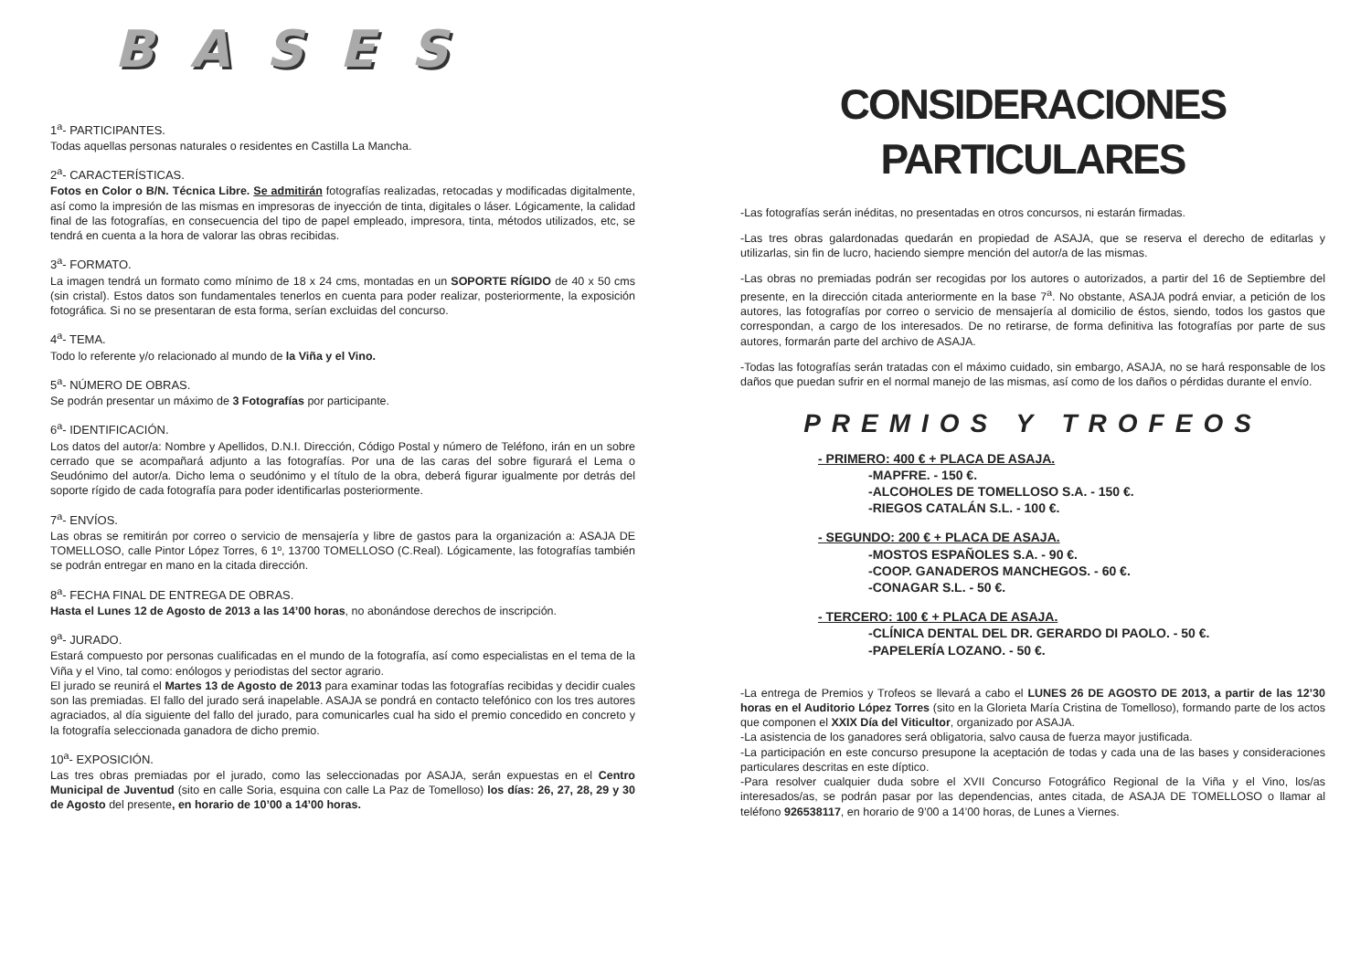BASES
1<sup>a</sup>- PARTICIPANTES.
Todas aquellas personas naturales o residentes en Castilla La Mancha.
2<sup>a</sup>- CARACTERÍSTICAS.
Fotos en Color o B/N. Técnica Libre. Se admitirán fotografías realizadas, retocadas y modificadas digitalmente, así como la impresión de las mismas en impresoras de inyección de tinta, digitales o láser. Lógicamente, la calidad final de las fotografías, en consecuencia del tipo de papel empleado, impresora, tinta, métodos utilizados, etc, se tendrá en cuenta a la hora de valorar las obras recibidas.
3<sup>a</sup>- FORMATO.
La imagen tendrá un formato como mínimo de 18 x 24 cms, montadas en un SOPORTE RÍGIDO de 40 x 50 cms (sin cristal). Estos datos son fundamentales tenerlos en cuenta para poder realizar, posteriormente, la exposición fotográfica. Si no se presentaran de esta forma, serían excluidas del concurso.
4<sup>a</sup>- TEMA.
Todo lo referente y/o relacionado al mundo de la Viña y el Vino.
5<sup>a</sup>- NÚMERO DE OBRAS.
Se podrán presentar un máximo de 3 Fotografías por participante.
6<sup>a</sup>- IDENTIFICACIÓN.
Los datos del autor/a: Nombre y Apellidos, D.N.I. Dirección, Código Postal y número de Teléfono, irán en un sobre cerrado que se acompañará adjunto a las fotografías. Por una de las caras del sobre figurará el Lema o Seudónimo del autor/a. Dicho lema o seudónimo y el título de la obra, deberá figurar igualmente por detrás del soporte rígido de cada fotografía para poder identificarlas posteriormente.
7<sup>a</sup>- ENVÍOS.
Las obras se remitirán por correo o servicio de mensajería y libre de gastos para la organización a: ASAJA DE TOMELLOSO, calle Pintor López Torres, 6 1º, 13700 TOMELLOSO (C.Real). Lógicamente, las fotografías también se podrán entregar en mano en la citada dirección.
8<sup>a</sup>- FECHA FINAL DE ENTREGA DE OBRAS.
Hasta el Lunes 12 de Agosto de 2013 a las 14’00 horas, no abonándose derechos de inscripción.
9<sup>a</sup>- JURADO.
Estará compuesto por personas cualificadas en el mundo de la fotografía, así como especialistas en el tema de la Viña y el Vino, tal como: enólogos y periodistas del sector agrario.
El jurado se reunirá el Martes 13 de Agosto de 2013 para examinar todas las fotografías recibidas y decidir cuales son las premiadas. El fallo del jurado será inapelable. ASAJA se pondrá en contacto telefónico con los tres autores agraciados, al día siguiente del fallo del jurado, para comunicarles cual ha sido el premio concedido en concreto y la fotografía seleccionada ganadora de dicho premio.
10<sup>a</sup>- EXPOSICIÓN.
Las tres obras premiadas por el jurado, como las seleccionadas por ASAJA, serán expuestas en el Centro Municipal de Juventud (sito en calle Soria, esquina con calle La Paz de Tomelloso) los días: 26, 27, 28, 29 y 30 de Agosto del presente, en horario de 10’00 a 14’00 horas.
CONSIDERACIONES PARTICULARES
-Las fotografías serán inéditas, no presentadas en otros concursos, ni estarán firmadas.
-Las tres obras galardonadas quedarán en propiedad de ASAJA, que se reserva el derecho de editarlas y utilizarlas, sin fin de lucro, haciendo siempre mención del autor/a de las mismas.
-Las obras no premiadas podrán ser recogidas por los autores o autorizados, a partir del 16 de Septiembre del presente, en la dirección citada anteriormente en la base 7<sup>a</sup>. No obstante, ASAJA podrá enviar, a petición de los autores, las fotografías por correo o servicio de mensajería al domicilio de éstos, siendo, todos los gastos que correspondan, a cargo de los interesados. De no retirarse, de forma definitiva las fotografías por parte de sus autores, formarán parte del archivo de ASAJA.
-Todas las fotografías serán tratadas con el máximo cuidado, sin embargo, ASAJA, no se hará responsable de los daños que puedan sufrir en el normal manejo de las mismas, así como de los daños o pérdidas durante el envío.
PREMIOS Y TROFEOS
- PRIMERO: 400 € + PLACA DE ASAJA.
-MAPFRE. - 150 €.
-ALCOHOLES DE TOMELLOSO S.A. - 150 €.
-RIEGOS CATALÁN S.L. - 100 €.
- SEGUNDO: 200 € + PLACA DE ASAJA.
-MOSTOS ESPAÑOLES S.A. - 90 €.
-COOP. GANADEROS MANCHEGOS. - 60 €.
-CONAGAR S.L. - 50 €.
- TERCERO: 100 € + PLACA DE ASAJA.
-CLÍNICA DENTAL DEL DR. GERARDO DI PAOLO. - 50 €.
-PAPELERÍA LOZANO. - 50 €.
-La entrega de Premios y Trofeos se llevará a cabo el LUNES 26 DE AGOSTO DE 2013, a partir de las 12’30 horas en el Auditorio López Torres (sito en la Glorieta María Cristina de Tomelloso), formando parte de los actos que componen el XXIX Día del Viticultor, organizado por ASAJA.
-La asistencia de los ganadores será obligatoria, salvo causa de fuerza mayor justificada.
-La participación en este concurso presupone la aceptación de todas y cada una de las bases y consideraciones particulares descritas en este díptico.
-Para resolver cualquier duda sobre el XVII Concurso Fotográfico Regional de la Viña y el Vino, los/as interesados/as, se podrán pasar por las dependencias, antes citada, de ASAJA DE TOMELLOSO o llamar al teléfono 926538117, en horario de 9’00 a 14’00 horas, de Lunes a Viernes.